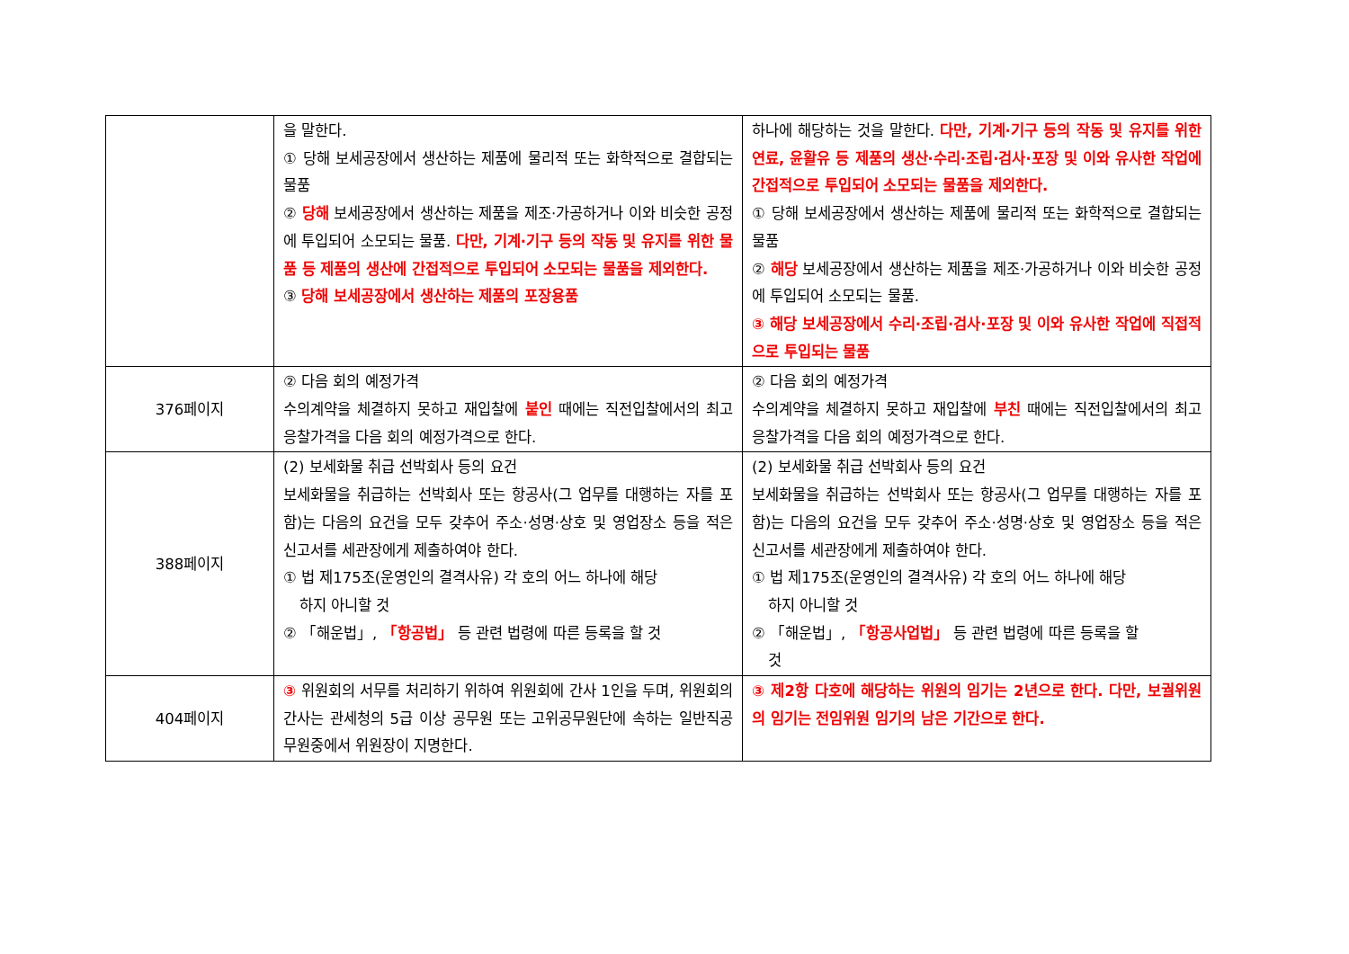| | 을 말한다. ① 당해 보세공장에서 생산하는 제품에 물리적 또는 화학적으로 결합되는 물품 ② 당해 보세공장에서 생산하는 제품을 제조·가공하거나 이와 비슷한 공정에 투입되어 소모되는 물품. 다만, 기계·기구 등의 작동 및 유지를 위한 물품 등 제품의 생산에 간접적으로 투입되어 소모되는 물품을 제외한다. ③ 당해 보세공장에서 생산하는 제품의 포장용품 | 하나에 해당하는 것을 말한다. 다만, 기계·기구 등의 작동 및 유지를 위한 연료, 윤활유 등 제품의 생산·수리·조립·검사·포장 및 이와 유사한 작업에 간접적으로 투입되어 소모되는 물품을 제외한다. ① 당해 보세공장에서 생산하는 제품에 물리적 또는 화학적으로 결합되는 물품 ② 해당 보세공장에서 생산하는 제품을 제조·가공하거나 이와 비슷한 공정에 투입되어 소모되는 물품. ③ 해당 보세공장에서 수리·조립·검사·포장 및 이와 유사한 작업에 직접적으로 투입되는 물품 |
| 376페이지 | ② 다음 회의 예정가격 수의계약을 체결하지 못하고 재입찰에 붙인 때에는 직전입찰에서의 최고응찰가격을 다음 회의 예정가격으로 한다. | ② 다음 회의 예정가격 수의계약을 체결하지 못하고 재입찰에 부친 때에는 직전입찰에서의 최고응찰가격을 다음 회의 예정가격으로 한다. |
| 388페이지 | (2) 보세화물 취급 선박회사 등의 요건 보세화물을 취급하는 선박회사 또는 항공사(그 업무를 대행하는 자를 포함)는 다음의 요건을 모두 갖추어 주소·성명·상호 및 영업장소 등을 적은 신고서를 세관장에게 제출하여야 한다. ① 법 제175조(운영인의 결격사유) 각 호의 어느 하나에 해당 하지 아니할 것 ② 「해운법」, 「항공법」 등 관련 법령에 따른 등록을 할 것 | (2) 보세화물 취급 선박회사 등의 요건 보세화물을 취급하는 선박회사 또는 항공사(그 업무를 대행하는 자를 포함)는 다음의 요건을 모두 갖추어 주소·성명·상호 및 영업장소 등을 적은 신고서를 세관장에게 제출하여야 한다. ① 법 제175조(운영인의 결격사유) 각 호의 어느 하나에 해당 하지 아니할 것 ② 「해운법」, 「항공사업법」 등 관련 법령에 따른 등록을 할 것 |
| 404페이지 | ③ 위원회의 서무를 처리하기 위하여 위원회에 간사 1인을 두며, 위원회의 간사는 관세청의 5급 이상 공무원 또는 고위공무원단에 속하는 일반직공무원중에서 위원장이 지명한다. | ③ 제2항 다호에 해당하는 위원의 임기는 2년으로 한다. 다만, 보궐위원의 임기는 전임위원 임기의 남은 기간으로 한다. |